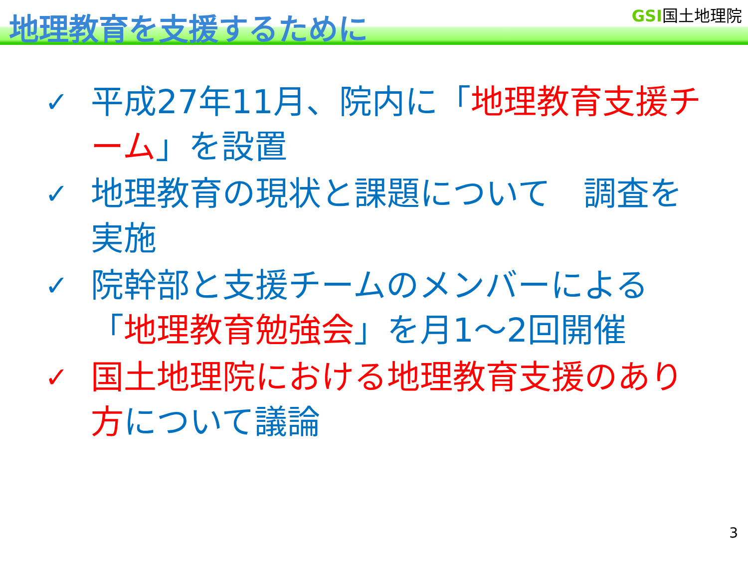地理教育を支援するために GSI国土地理院
✓ 平成27年11月、院内に「地理教育支援チーム」を設置
✓ 地理教育の現状と課題について　調査を実施
✓ 院幹部と支援チームのメンバーによる「地理教育勉強会」を月1～2回開催
✓ 国土地理院における地理教育支援のあり方について議論
3